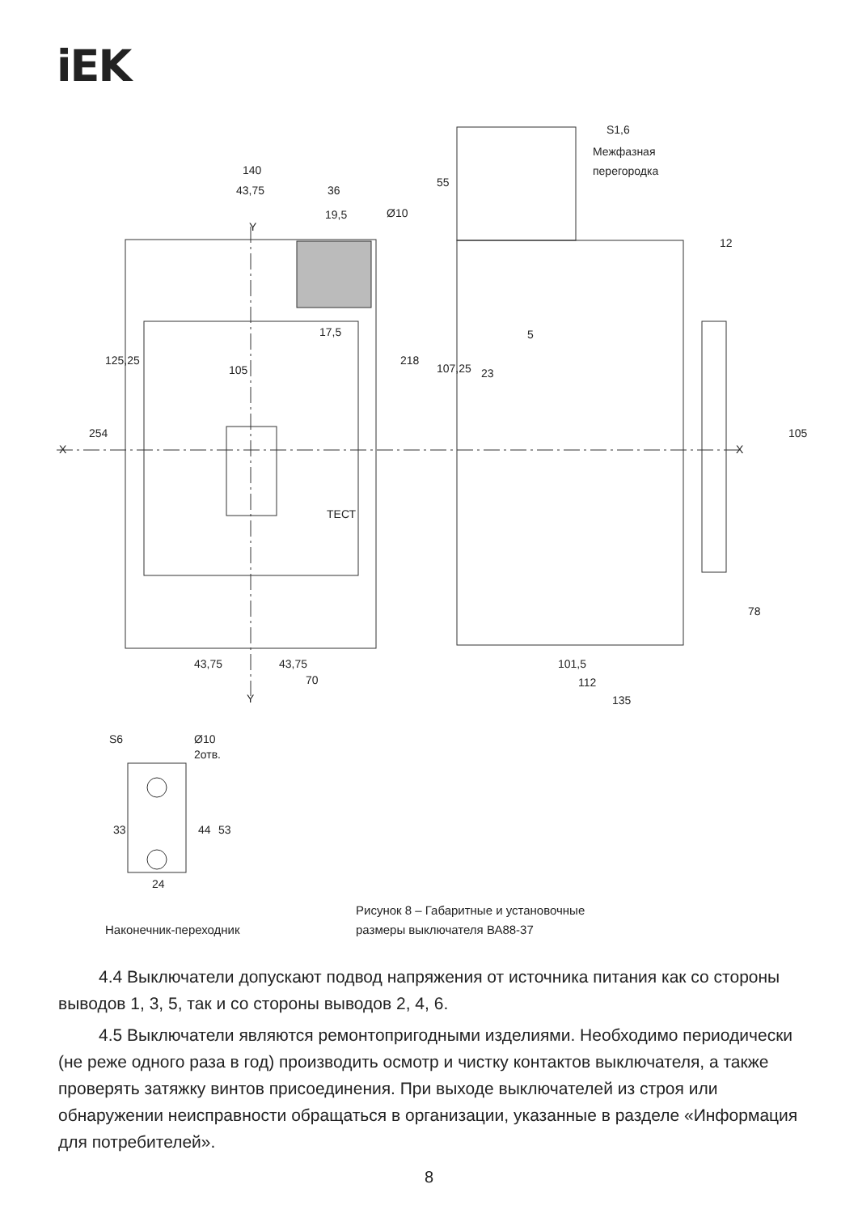iEK
140
43,75
36
19,5
Ø10
Y
17,5
105
23
5
ТЕСТ
X
X
43,75
43,75
70
Y
101,5
112
135
S1,6
Межфазная
перегородка
125,25
254
218
107,25
55
12
105
78
S6
Ø10
2отв.
33
44
53
24
Рисунок 8 – Габаритные и установочные
размеры выключателя ВА88-37
Наконечник-переходник
4.4 Выключатели допускают подвод напряжения от источника питания как со стороны выводов 1, 3, 5, так и со стороны выводов 2, 4, 6.
4.5 Выключатели являются ремонтопригодными изделиями. Необходимо периодически (не реже одного раза в год) производить осмотр и чистку контактов выключателя, а также проверять затяжку винтов присоединения. При выходе выключателей из строя или обнаружении неисправности обращаться в организации, указанные в разделе «Информация для потребителей».
8